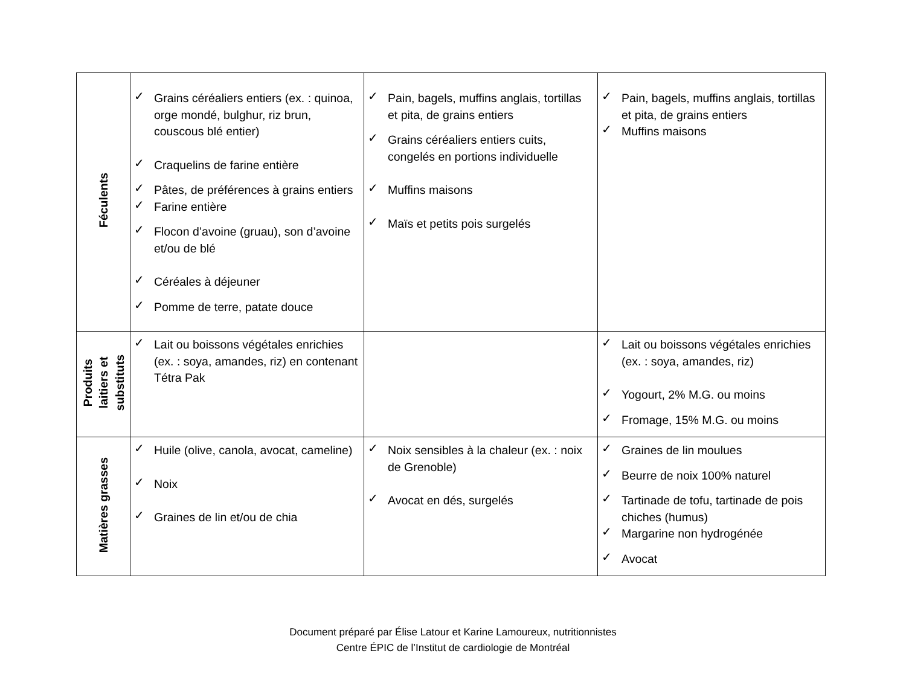| Féculents | ✓ Grains céréaliers entiers (ex. : quinoa, orge mondé, bulghur, riz brun, couscous blé entier) ✓ Craquelins de farine entière ✓ Pâtes, de préférences à grains entiers ✓ Farine entière ✓ Flocon d’avoine (gruau), son d’avoine et/ou de blé ✓ Céréales à déjeuner ✓ Pomme de terre, patate douce | ✓ Pain, bagels, muffins anglais, tortillas et pita, de grains entiers ✓ Grains céréaliers entiers cuits, congelés en portions individuelle ✓ Muffins maisons ✓ Maïs et petits pois surgelés | ✓ Pain, bagels, muffins anglais, tortillas et pita, de grains entiers ✓ Muffins maisons |
| Produits laitiers et substituts | ✓ Lait ou boissons végétales enrichies (ex. : soya, amandes, riz) en contenant Tétra Pak | | ✓ Lait ou boissons végétales enrichies (ex. : soya, amandes, riz) ✓ Yogourt, 2% M.G. ou moins ✓ Fromage, 15% M.G. ou moins |
| Matières grasses | ✓ Huile (olive, canola, avocat, cameline) ✓ Noix ✓ Graines de lin et/ou de chia | ✓ Noix sensibles à la chaleur (ex. : noix de Grenoble) ✓ Avocat en dés, surgelés | ✓ Graines de lin moulues ✓ Beurre de noix 100% naturel ✓ Tartinade de tofu, tartinade de pois chiches (humus) ✓ Margarine non hydrogénée ✓ Avocat |
Document préparé par Élise Latour et Karine Lamoureux, nutritionnistes
Centre ÉPIC de l’Institut de cardiologie de Montréal